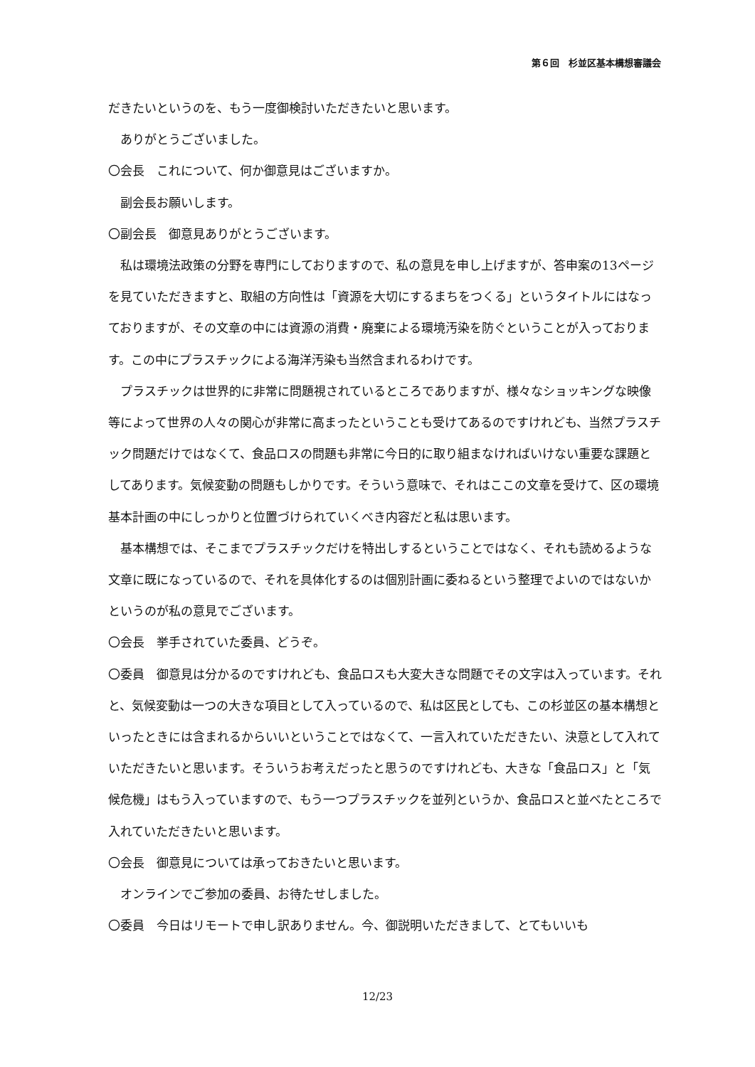第６回　杉並区基本構想審議会
だきたいというのを、もう一度御検討いただきたいと思います。
ありがとうございました。
〇会長　これについて、何か御意見はございますか。
副会長お願いします。
〇副会長　御意見ありがとうございます。
私は環境法政策の分野を専門にしておりますので、私の意見を申し上げますが、答申案の13ページを見ていただきますと、取組の方向性は「資源を大切にするまちをつくる」というタイトルにはなっておりますが、その文章の中には資源の消費・廃棄による環境汚染を防ぐということが入っております。この中にプラスチックによる海洋汚染も当然含まれるわけです。
プラスチックは世界的に非常に問題視されているところでありますが、様々なショッキングな映像等によって世界の人々の関心が非常に高まったということも受けてあるのですけれども、当然プラスチック問題だけではなくて、食品ロスの問題も非常に今日的に取り組まなければいけない重要な課題としてあります。気候変動の問題もしかりです。そういう意味で、それはここの文章を受けて、区の環境基本計画の中にしっかりと位置づけられていくべき内容だと私は思います。
基本構想では、そこまでプラスチックだけを特出しするということではなく、それも読めるような文章に既になっているので、それを具体化するのは個別計画に委ねるという整理でよいのではないかというのが私の意見でございます。
〇会長　挙手されていた委員、どうぞ。
〇委員　御意見は分かるのですけれども、食品ロスも大変大きな問題でその文字は入っています。それと、気候変動は一つの大きな項目として入っているので、私は区民としても、この杉並区の基本構想といったときには含まれるからいいということではなくて、一言入れていただきたい、決意として入れていただきたいと思います。そういうお考えだったと思うのですけれども、大きな「食品ロス」と「気候危機」はもう入っていますので、もう一つプラスチックを並列というか、食品ロスと並べたところで入れていただきたいと思います。
〇会長　御意見については承っておきたいと思います。
オンラインでご参加の委員、お待たせしました。
〇委員　今日はリモートで申し訳ありません。今、御説明いただきまして、とてもいいも
12/23